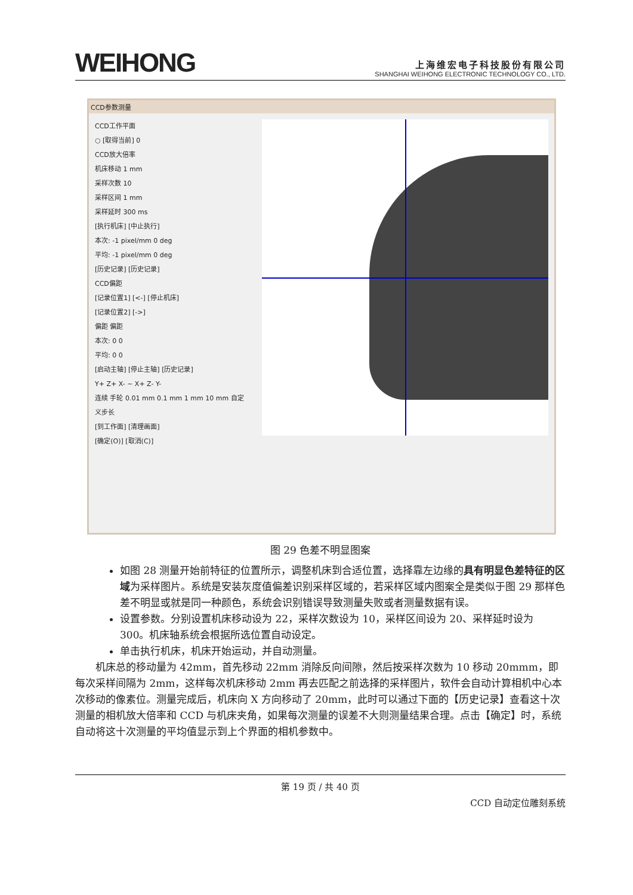WEIHONG
上海维宏电子科技股份有限公司
SHANGHAI WEIHONG ELECTRONIC TECHNOLOGY CO., LTD.
CCD参数测量
CCD工作平面
○ [取得当前] 0
CCD放大倍率
机床移动 1 mm
采样次数 10
采样区间 1 mm
采样延时 300 ms
[执行机床] [中止执行]
本次: -1 pixel/mm 0 deg
平均: -1 pixel/mm 0 deg
[历史记录] [历史记录]
CCD偏距
[记录位置1] [<-] [停止机床]
[记录位置2] [->]
偏距 偏距
本次: 0 0
平均: 0 0
[启动主轴] [停止主轴] [历史记录]
Y+ Z+ X- ~ X+ Z- Y-
连续 手轮 0.01 mm 0.1 mm 1 mm 10 mm 自定义步长
[到工作面] [清理画面]
[确定(O)] [取消(C)]
图 29 色差不明显图案
如图 28 测量开始前特征的位置所示，调整机床到合适位置，选择靠左边缘的具有明显色差特征的区域为采样图片。系统是安装灰度值偏差识别采样区域的，若采样区域内图案全是类似于图 29 那样色差不明显或就是同一种颜色，系统会识别错误导致测量失败或者测量数据有误。
设置参数。分别设置机床移动设为 22，采样次数设为 10，采样区间设为 20、采样延时设为 300。机床轴系统会根据所选位置自动设定。
单击执行机床，机床开始运动，并自动测量。
机床总的移动量为 42mm，首先移动 22mm 消除反向间隙，然后按采样次数为 10 移动 20mmm，即每次采样间隔为 2mm，这样每次机床移动 2mm 再去匹配之前选择的采样图片，软件会自动计算相机中心本次移动的像素位。测量完成后，机床向 X 方向移动了 20mm，此时可以通过下面的【历史记录】查看这十次测量的相机放大倍率和 CCD 与机床夹角，如果每次测量的误差不大则测量结果合理。点击【确定】时，系统自动将这十次测量的平均值显示到上个界面的相机参数中。
第 19 页 / 共 40 页
CCD 自动定位雕刻系统